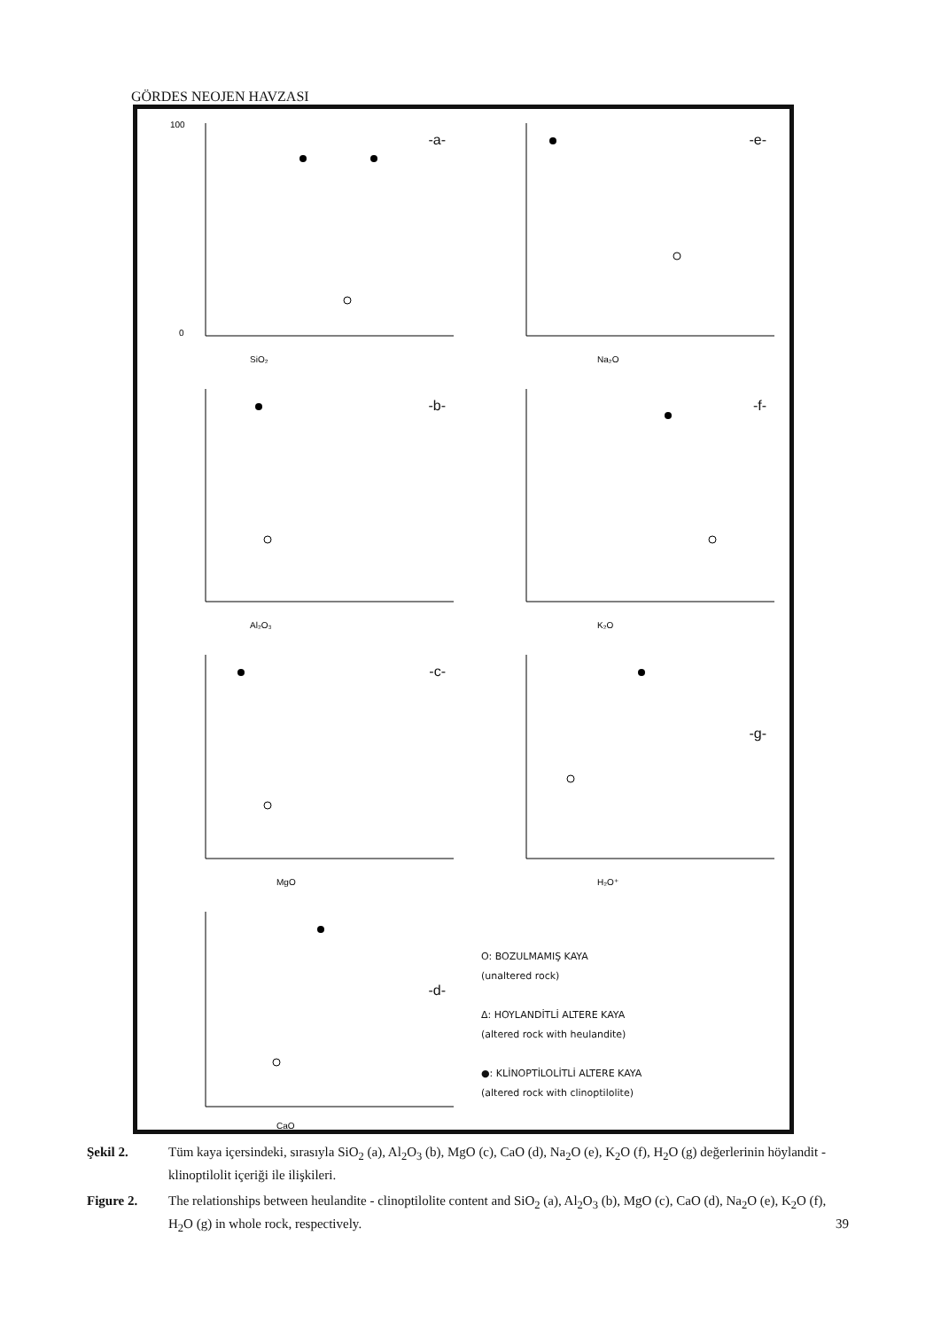GÖRDES NEOJEN HAVZASI
100
0
SiO₂
-a-
Na₂O
-e-
Al₂O₃
-b-
K₂O
-f-
MgO
-c-
H₂O⁺
-g-
CaO
-d-
O: BOZULMAMIŞ KAYA
(unaltered rock)
Δ: HOYLANDİTLİ ALTERE KAYA
(altered rock with heulandite)
●: KLİNOPTİLOLİTLİ ALTERE KAYA
(altered rock with clinoptilolite)
Şekil 2. Tüm kaya içersindeki, sırasıyla SiO<sub>2</sub> (a), Al<sub>2</sub>O<sub>3</sub> (b), MgO (c), CaO (d), Na<sub>2</sub>O (e), K<sub>2</sub>O (f), H<sub>2</sub>O (g) değerlerinin höylandit - klinoptilolit içeriği ile ilişkileri.
Figure 2. The relationships between heulandite - clinoptilolite content and SiO<sub>2</sub> (a), Al<sub>2</sub>O<sub>3</sub> (b), MgO (c), CaO (d), Na<sub>2</sub>O (e), K<sub>2</sub>O (f), H<sub>2</sub>O (g) in whole rock, respectively. 39